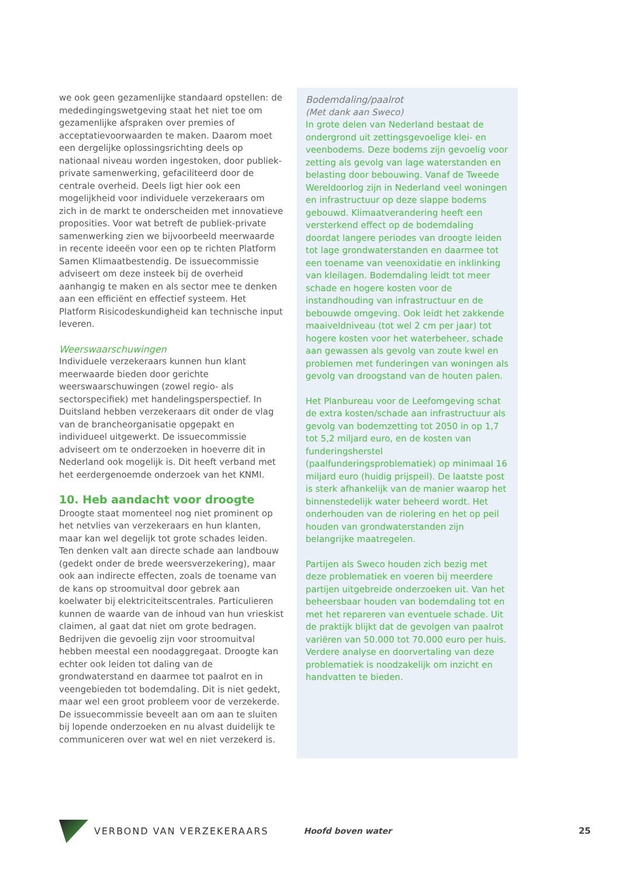we ook geen gezamenlijke standaard opstellen: de mededingingswetgeving staat het niet toe om gezamenlijke afspraken over premies of acceptatievoorwaarden te maken. Daarom moet een dergelijke oplossingsrichting deels op nationaal niveau worden ingestoken, door publiek-private samenwerking, gefaciliteerd door de centrale overheid. Deels ligt hier ook een mogelijkheid voor individuele verzekeraars om zich in de markt te onderscheiden met innovatieve proposities. Voor wat betreft de publiek-private samenwerking zien we bijvoorbeeld meerwaarde in recente ideeën voor een op te richten Platform Samen Klimaatbestendig. De issuecommissie adviseert om deze insteek bij de overheid aanhangig te maken en als sector mee te denken aan een efficiënt en effectief systeem. Het Platform Risicodeskundigheid kan technische input leveren.
Weerswaarschuwingen
Individuele verzekeraars kunnen hun klant meerwaarde bieden door gerichte weerswaarschuwingen (zowel regio- als sectorspecifiek) met handelingsperspectief. In Duitsland hebben verzekeraars dit onder de vlag van de brancheorganisatie opgepakt en individueel uitgewerkt. De issuecommissie adviseert om te onderzoeken in hoeverre dit in Nederland ook mogelijk is. Dit heeft verband met het eerdergenoemde onderzoek van het KNMI.
10. Heb aandacht voor droogte
Droogte staat momenteel nog niet prominent op het netvlies van verzekeraars en hun klanten, maar kan wel degelijk tot grote schades leiden. Ten denken valt aan directe schade aan landbouw (gedekt onder de brede weersverzekering), maar ook aan indirecte effecten, zoals de toename van de kans op stroomuitval door gebrek aan koelwater bij elektriciteitscentrales. Particulieren kunnen de waarde van de inhoud van hun vrieskist claimen, al gaat dat niet om grote bedragen. Bedrijven die gevoelig zijn voor stroomuitval hebben meestal een noodaggregaat. Droogte kan echter ook leiden tot daling van de grondwaterstand en daarmee tot paalrot en in veengebieden tot bodemdaling. Dit is niet gedekt, maar wel een groot probleem voor de verzekerde. De issuecommissie beveelt aan om aan te sluiten bij lopende onderzoeken en nu alvast duidelijk te communiceren over wat wel en niet verzekerd is.
Bodemdaling/paalrot
(Met dank aan Sweco)
In grote delen van Nederland bestaat de ondergrond uit zettingsgevoelige klei- en veenbodems. Deze bodems zijn gevoelig voor zetting als gevolg van lage waterstanden en belasting door bebouwing. Vanaf de Tweede Wereldoorlog zijn in Nederland veel woningen en infrastructuur op deze slappe bodems gebouwd. Klimaatverandering heeft een versterkend effect op de bodemdaling doordat langere periodes van droogte leiden tot lage grondwaterstanden en daarmee tot een toename van veenoxidatie en inklinking van kleilagen. Bodemdaling leidt tot meer schade en hogere kosten voor de instandhouding van infrastructuur en de bebouwde omgeving. Ook leidt het zakkende maaiveldniveau (tot wel 2 cm per jaar) tot hogere kosten voor het waterbeheer, schade aan gewassen als gevolg van zoute kwel en problemen met funderingen van woningen als gevolg van droogstand van de houten palen.
Het Planbureau voor de Leefomgeving schat de extra kosten/schade aan infrastructuur als gevolg van bodemzetting tot 2050 in op 1,7 tot 5,2 miljard euro, en de kosten van funderingsherstel (paalfunderingsproblematiek) op minimaal 16 miljard euro (huidig prijspeil). De laatste post is sterk afhankelijk van de manier waarop het binnenstedelijk water beheerd wordt. Het onderhouden van de riolering en het op peil houden van grondwaterstanden zijn belangrijke maatregelen.
Partijen als Sweco houden zich bezig met deze problematiek en voeren bij meerdere partijen uitgebreide onderzoeken uit. Van het beheersbaar houden van bodemdaling tot en met het repareren van eventuele schade. Uit de praktijk blijkt dat de gevolgen van paalrot variëren van 50.000 tot 70.000 euro per huis. Verdere analyse en doorvertaling van deze problematiek is noodzakelijk om inzicht en handvatten te bieden.
VERBOND VAN VERZEKERAARS Hoofd boven water 25